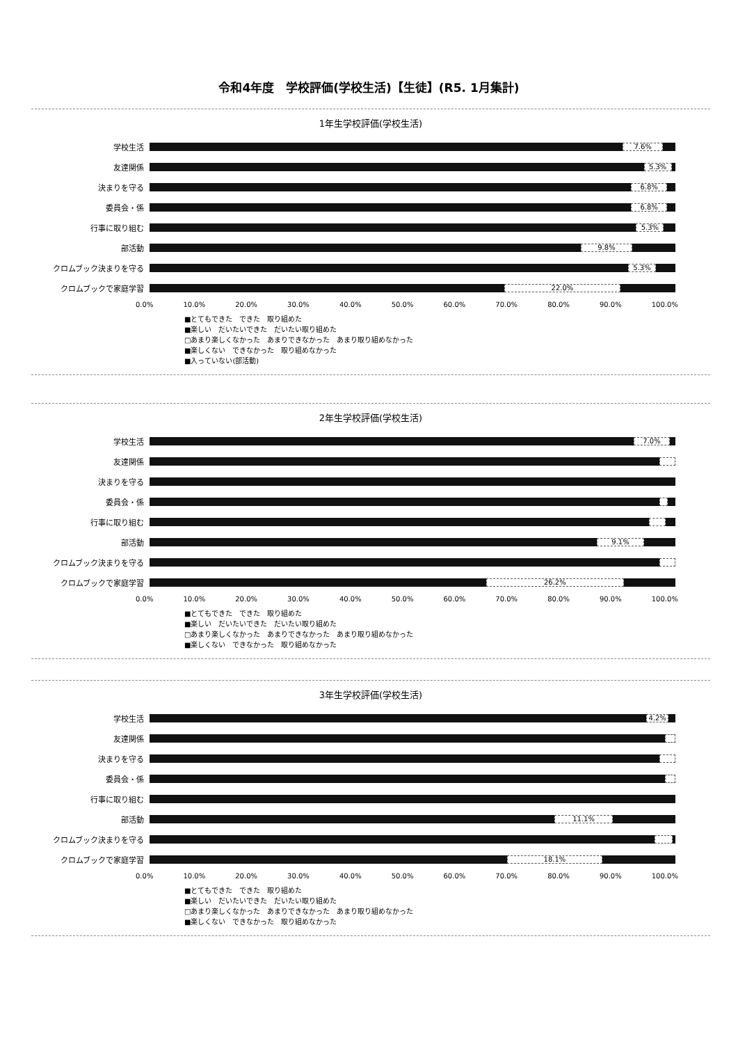令和4年度　学校評価(学校生活)【生徒】(R5. 1月集計)
1年生学校評価(学校生活)
学校生活
7.6%
友達関係
5.3%
決まりを守る
6.8%
委員会・係
6.8%
行事に取り組む
5.3%
部活動
9.8%
クロムブック決まりを守る
5.3%
クロムブックで家庭学習
22.0%
0.0% 10.0% 20.0% 30.0% 40.0% 50.0% 60.0% 70.0% 80.0% 90.0% 100.0%
■とてもできた　できた　取り組めた
■楽しい　だいたいできた　だいたい取り組めた
□あまり楽しくなかった　あまりできなかった　あまり取り組めなかった
■楽しくない　できなかった　取り組めなかった
■入っていない(部活動)
2年生学校評価(学校生活)
学校生活
7.0%
友達関係
決まりを守る
委員会・係
行事に取り組む
部活動
9.1%
クロムブック決まりを守る
クロムブックで家庭学習
26.2%
0.0% 10.0% 20.0% 30.0% 40.0% 50.0% 60.0% 70.0% 80.0% 90.0% 100.0%
■とてもできた　できた　取り組めた
■楽しい　だいたいできた　だいたい取り組めた
□あまり楽しくなかった　あまりできなかった　あまり取り組めなかった
■楽しくない　できなかった　取り組めなかった
3年生学校評価(学校生活)
学校生活
4.2%
友達関係
決まりを守る
委員会・係
行事に取り組む
部活動
11.1%
クロムブック決まりを守る
クロムブックで家庭学習
18.1%
0.0% 10.0% 20.0% 30.0% 40.0% 50.0% 60.0% 70.0% 80.0% 90.0% 100.0%
■とてもできた　できた　取り組めた
■楽しい　だいたいできた　だいたい取り組めた
□あまり楽しくなかった　あまりできなかった　あまり取り組めなかった
■楽しくない　できなかった　取り組めなかった